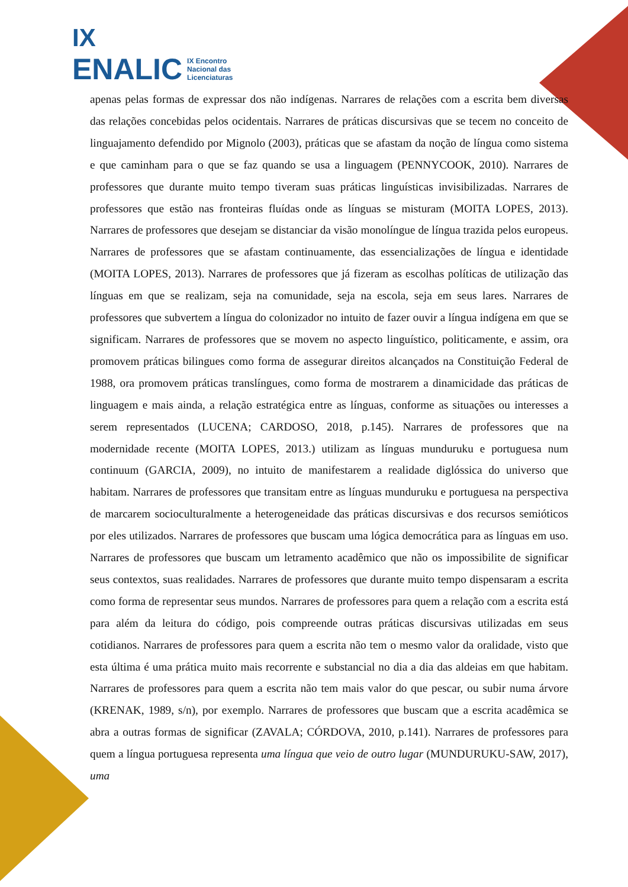IX
ENALIC IX Encontro
Nacional das
Licenciaturas
apenas pelas formas de expressar dos não indígenas. Narrares de relações com a escrita bem diversas das relações concebidas pelos ocidentais. Narrares de práticas discursivas que se tecem no conceito de linguajamento defendido por Mignolo (2003), práticas que se afastam da noção de língua como sistema e que caminham para o que se faz quando se usa a linguagem (PENNYCOOK, 2010). Narrares de professores que durante muito tempo tiveram suas práticas linguísticas invisibilizadas. Narrares de professores que estão nas fronteiras fluídas onde as línguas se misturam (MOITA LOPES, 2013). Narrares de professores que desejam se distanciar da visão monolíngue de língua trazida pelos europeus. Narrares de professores que se afastam continuamente, das essencializações de língua e identidade (MOITA LOPES, 2013). Narrares de professores que já fizeram as escolhas políticas de utilização das línguas em que se realizam, seja na comunidade, seja na escola, seja em seus lares. Narrares de professores que subvertem a língua do colonizador no intuito de fazer ouvir a língua indígena em que se significam. Narrares de professores que se movem no aspecto linguístico, politicamente, e assim, ora promovem práticas bilingues como forma de assegurar direitos alcançados na Constituição Federal de 1988, ora promovem práticas translíngues, como forma de mostrarem a dinamicidade das práticas de linguagem e mais ainda, a relação estratégica entre as línguas, conforme as situações ou interesses a serem representados (LUCENA; CARDOSO, 2018, p.145). Narrares de professores que na modernidade recente (MOITA LOPES, 2013.) utilizam as línguas munduruku e portuguesa num continuum (GARCIA, 2009), no intuito de manifestarem a realidade diglóssica do universo que habitam. Narrares de professores que transitam entre as línguas munduruku e portuguesa na perspectiva de marcarem socioculturalmente a heterogeneidade das práticas discursivas e dos recursos semióticos por eles utilizados. Narrares de professores que buscam uma lógica democrática para as línguas em uso. Narrares de professores que buscam um letramento acadêmico que não os impossibilite de significar seus contextos, suas realidades. Narrares de professores que durante muito tempo dispensaram a escrita como forma de representar seus mundos. Narrares de professores para quem a relação com a escrita está para além da leitura do código, pois compreende outras práticas discursivas utilizadas em seus cotidianos. Narrares de professores para quem a escrita não tem o mesmo valor da oralidade, visto que esta última é uma prática muito mais recorrente e substancial no dia a dia das aldeias em que habitam. Narrares de professores para quem a escrita não tem mais valor do que pescar, ou subir numa árvore (KRENAK, 1989, s/n), por exemplo. Narrares de professores que buscam que a escrita acadêmica se abra a outras formas de significar (ZAVALA; CÓRDOVA, 2010, p.141). Narrares de professores para quem a língua portuguesa representa uma língua que veio de outro lugar (MUNDURUKU-SAW, 2017), uma